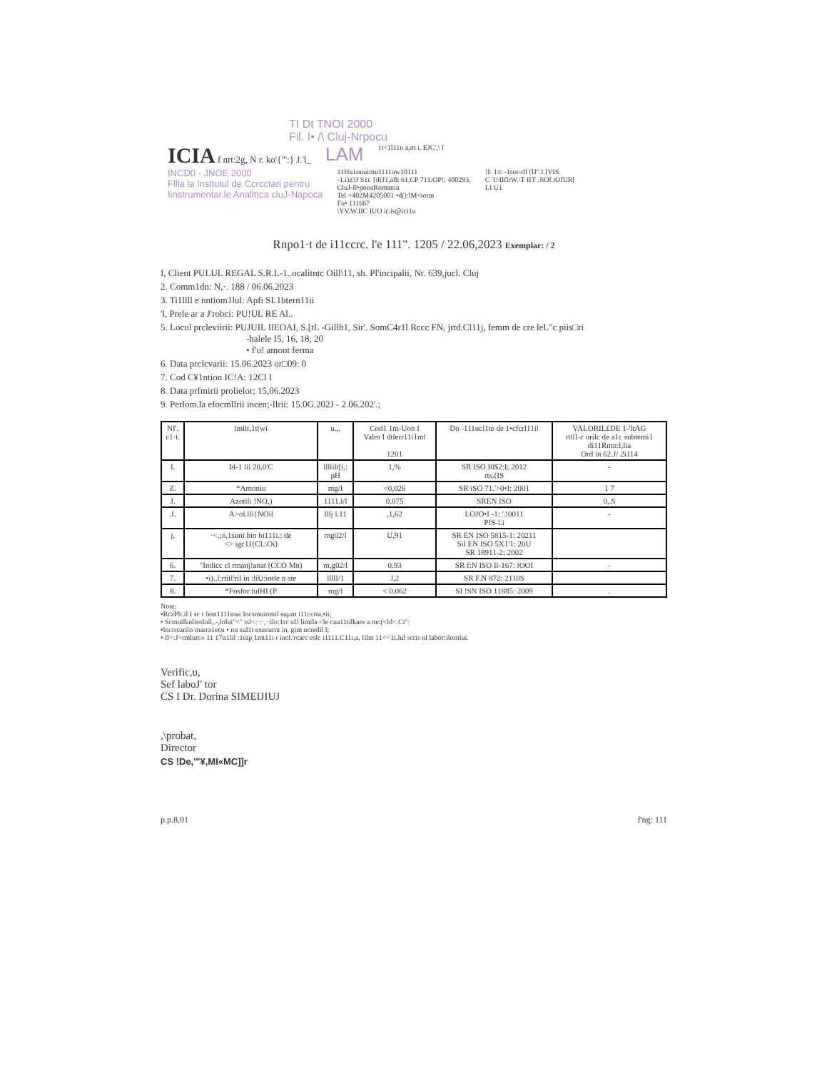TI Dt TNOI 2000
Fil. I• /\ Cluj-Nrpocu
ICIA f nrt:2g, N r. ko'{"':} J.'l_
LAM
1t<1l11n a,m i, EJC',\ f
INCD0 - JNOE 2000
Fllla la Insltutul de Ccrcctari pentru
Iinstrumentar.le Anallttca cluJ-Napoca
11Hu1onuimu1111uw10111
-1.i)z?J S1r. [il(J1,allt 61,CP 711.OP!; 400293,
CluJ-Il•pooaRomania
Tel +402M4205001 •d():lM<totm
Fu• 111667
\YV.W.IIC IUO i(:is@ici1u
!I: 1:c -1sor-rll (IJ''.I IVIS.
C 'I:\IIflrW.\T IIT .JiOf.tOfUR[
LI U1
Rnpo1·t de i11ccrc. l'e 111". 1205 / 22.06,2023 Exemplar: / 2
I, Client PULUL REGAL S.R.L-1..ocalitntc Oill\11, sh. Pl'incipalii, Nr. 639,jucl. Cluj
2. Comm1dn: N,·. 188 / 06.06.2023
3. Ti1llll e nntiom1lul: Apfi SL1btern11ii
'l, Prele ar a J'robci: PU!UL RE Al..
5. Locul prcleviirii: PUJUIL IlEOAI, S.[tL -Gillh1, Sir'. SomC4r1l Rccc FN, jrtd.Cl11j, femm de cre leL"c piis□ri
-halele I5, 16, 18, 20
• f'u! amont ferma
6. Data prclcvarii: 15.06.2023 or□09: 0
7. Cod C¥1ntion IC!A: 12Cl I
8. Data prfmirii prolielor; 15,06.2023
9. Perlom.la efocmllrii incen;-llrii: 15.0G.202J - 2.06.202'.;
| NI'. c1·t. | lmllt,1t(wi | u.,. | Cod1 1m-Uon I Valm I dtlerr11i1ml 1201 | Do -111ucl1te de 1•cfcrl11il | VALORIL£DE 1-'ltAG rt01-r urilc de a1c subtemi1 di11Rmn:l,lia Ord in 62.J/ 2i114 |
| --- | --- | --- | --- | --- | --- |
| I. | Þl-1 lii 20,0'C | llllilt[i.: pH | 1,% | SR ISO I0$2:I; 2012 rts.(IS | - |
| Z. | *Amoniu | mg/I | <0,026 | SR iSO 71.'>0•I: 2001 | 1 7 |
| J. | Azotili !NO,) | 1111.l/l | 0.075 | SREN ISO | 0,.S |
| .I. | A>ol.lli{NOil | lllj l.11 | ,1,62 | LOJO•I -1: '.!0011 PIS-l.i | - |
| j, | ·<.;o,1suni bio bi111i.: de <> igc11(CL\Oi) | mg02/l | U,91 | SR EN ISO 5815-1: 20211 Sil EN ISO 5X1'1: 20U SR 18911-2: 2002 | |
| 6. | "Indicc cl rmanj!anat (CCO Mn) | m,g02/l | 0.93 | SR f:N ISO Il-167: lOOI | - |
| 7. | •i)..l:rtitl'ril in :liU:iotle n sie | lllll/1 | J,2 | SR F.N 872: 2110S | |
| 8. | *Fosfor lulHI (P | mg/l | < 0,062 | SI !SN ISO 11885: 2009 | . |
Note:
•RczPlt.il I sc r fem1111mai Incsmuiomil suµm i11ccrta,•ii;
• Scmuilknlioslnil,.-,lolui"<" tsl<:·:·,·:ilo:1rc ulJ limila <le cua11tilkare a mc(<ld<.Ci":
•lncrrcarilo marra1ecu • nu sul1t execurnt in, gim ucredil l;
• fl<:J>rmlnrc« 11 17it1lil :1rap 1mt11i r incl.'rcarc eslc i1111.C11i,a, film 11<<1t.lul scris nl labor:ilornlui.
Verific,u,
Sef laboJ' tor
CS I Dr. Dorina SIMEIJIUJ
,\probat,
Director
CS !De,'"¥,MI«MC]]r
p.p.8,01 f'ng: 111